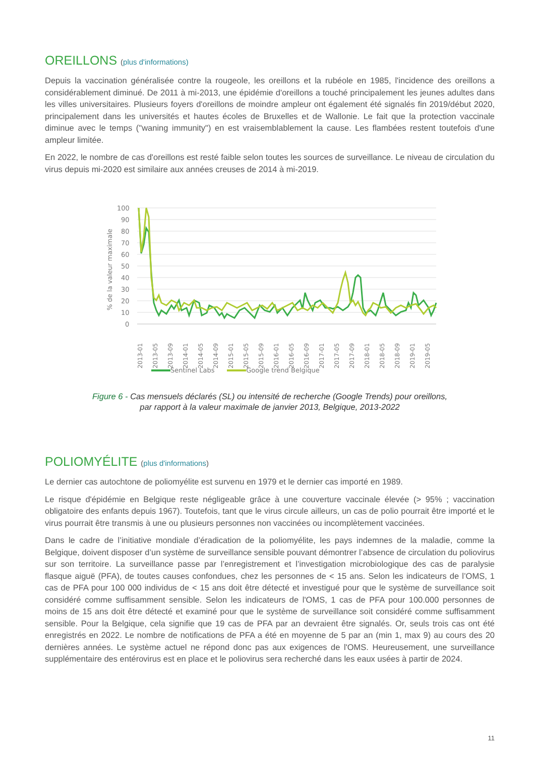OREILLONS (plus d'informations)
Depuis la vaccination généralisée contre la rougeole, les oreillons et la rubéole en 1985, l'incidence des oreillons a considérablement diminué. De 2011 à mi-2013, une épidémie d'oreillons a touché principalement les jeunes adultes dans les villes universitaires. Plusieurs foyers d'oreillons de moindre ampleur ont également été signalés fin 2019/début 2020, principalement dans les universités et hautes écoles de Bruxelles et de Wallonie. Le fait que la protection vaccinale diminue avec le temps ("waning immunity") en est vraisemblablement la cause. Les flambées restent toutefois d'une ampleur limitée.
En 2022, le nombre de cas d'oreillons est resté faible selon toutes les sources de surveillance. Le niveau de circulation du virus depuis mi-2020 est similaire aux années creuses de 2014 à mi-2019.
% de la valeur maximale
100
90
80
70
60
50
40
30
20
10
0
2013-01
2013-05
2013-09
2014-01
2014-05
2014-09
2015-01
2015-05
2015-09
2016-01
2016-05
2016-09
2017-01
2017-05
2017-09
2018-01
2018-05
2018-09
2019-01
2019-05
Sentinel Labs Google trend Belgique
Figure 6 - Cas mensuels déclarés (SL) ou intensité de recherche (Google Trends) pour oreillons,
par rapport à la valeur maximale de janvier 2013, Belgique, 2013-2022
POLIOMYÉLITE (plus d'informations)
Le dernier cas autochtone de poliomyélite est survenu en 1979 et le dernier cas importé en 1989.
Le risque d'épidémie en Belgique reste négligeable grâce à une couverture vaccinale élevée (> 95% ; vaccination obligatoire des enfants depuis 1967). Toutefois, tant que le virus circule ailleurs, un cas de polio pourrait être importé et le virus pourrait être transmis à une ou plusieurs personnes non vaccinées ou incomplètement vaccinées.
Dans le cadre de l’initiative mondiale d’éradication de la poliomyélite, les pays indemnes de la maladie, comme la Belgique, doivent disposer d’un système de surveillance sensible pouvant démontrer l’absence de circulation du poliovirus sur son territoire. La surveillance passe par l’enregistrement et l’investigation microbiologique des cas de paralysie flasque aiguë (PFA), de toutes causes confondues, chez les personnes de < 15 ans. Selon les indicateurs de l’OMS, 1 cas de PFA pour 100 000 individus de < 15 ans doit être détecté et investigué pour que le système de surveillance soit considéré comme suffisamment sensible. Selon les indicateurs de l'OMS, 1 cas de PFA pour 100.000 personnes de moins de 15 ans doit être détecté et examiné pour que le système de surveillance soit considéré comme suffisamment sensible. Pour la Belgique, cela signifie que 19 cas de PFA par an devraient être signalés. Or, seuls trois cas ont été enregistrés en 2022. Le nombre de notifications de PFA a été en moyenne de 5 par an (min 1, max 9) au cours des 20 dernières années. Le système actuel ne répond donc pas aux exigences de l'OMS. Heureusement, une surveillance supplémentaire des entérovirus est en place et le poliovirus sera recherché dans les eaux usées à partir de 2024.
11